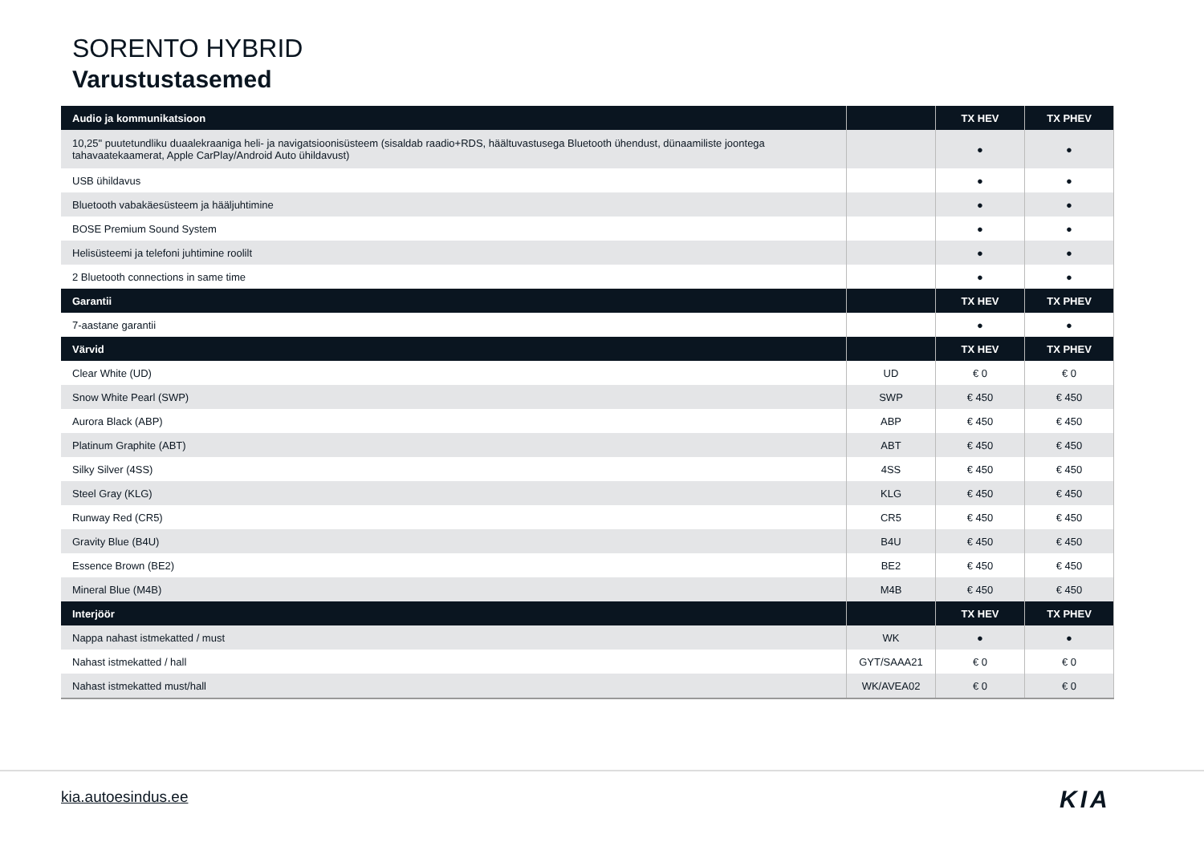SORENTO HYBRID
Varustustasemed
| Audio ja kommunikatsioon | | TX HEV | TX PHEV |
| --- | --- | --- | --- |
| 10,25" puutetundliku duaalekraaniga heli- ja navigatsioonisüsteem (sisaldab raadio+RDS, häältuvastusega Bluetooth ühendust, dünaamiliste joontega tahavaatekaamerat, Apple CarPlay/Android Auto ühildavust) | | ● | ● |
| USB ühildavus | | ● | ● |
| Bluetooth vabakäesüsteem ja hääljuhtimine | | ● | ● |
| BOSE Premium Sound System | | ● | ● |
| Helisüsteemi ja telefoni juhtimine roolilt | | ● | ● |
| 2 Bluetooth connections in same time | | ● | ● |
| Garantii | | TX HEV | TX PHEV |
| 7-aastane garantii | | ● | ● |
| Värvid | | TX HEV | TX PHEV |
| Clear White (UD) | UD | € 0 | € 0 |
| Snow White Pearl (SWP) | SWP | € 450 | € 450 |
| Aurora Black (ABP) | ABP | € 450 | € 450 |
| Platinum Graphite (ABT) | ABT | € 450 | € 450 |
| Silky Silver (4SS) | 4SS | € 450 | € 450 |
| Steel Gray (KLG) | KLG | € 450 | € 450 |
| Runway Red (CR5) | CR5 | € 450 | € 450 |
| Gravity Blue (B4U) | B4U | € 450 | € 450 |
| Essence Brown (BE2) | BE2 | € 450 | € 450 |
| Mineral Blue (M4B) | M4B | € 450 | € 450 |
| Interjöör | | TX HEV | TX PHEV |
| Nappa nahast istmekatted / must | WK | ● | ● |
| Nahast istmekatted / hall | GYT/SAAA21 | € 0 | € 0 |
| Nahast istmekatted must/hall | WK/AVEA02 | € 0 | € 0 |
kia.autoesindus.ee KIA